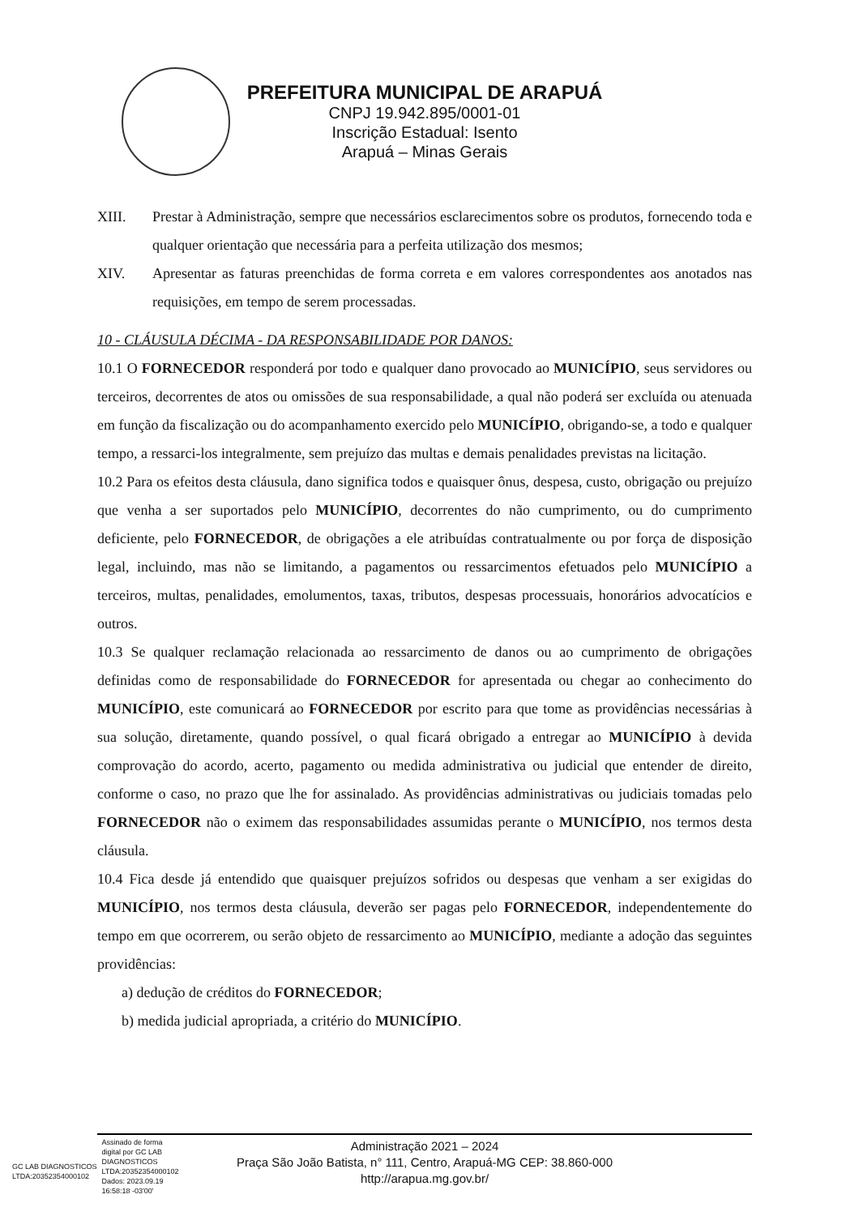PREFEITURA MUNICIPAL DE ARAPUÁ
CNPJ 19.942.895/0001-01
Inscrição Estadual: Isento
Arapuá – Minas Gerais
XIII. Prestar à Administração, sempre que necessários esclarecimentos sobre os produtos, fornecendo toda e qualquer orientação que necessária para a perfeita utilização dos mesmos;
XIV. Apresentar as faturas preenchidas de forma correta e em valores correspondentes aos anotados nas requisições, em tempo de serem processadas.
10 - CLÁUSULA DÉCIMA - DA RESPONSABILIDADE POR DANOS:
10.1 O FORNECEDOR responderá por todo e qualquer dano provocado ao MUNICÍPIO, seus servidores ou terceiros, decorrentes de atos ou omissões de sua responsabilidade, a qual não poderá ser excluída ou atenuada em função da fiscalização ou do acompanhamento exercido pelo MUNICÍPIO, obrigando-se, a todo e qualquer tempo, a ressarci-los integralmente, sem prejuízo das multas e demais penalidades previstas na licitação.
10.2 Para os efeitos desta cláusula, dano significa todos e quaisquer ônus, despesa, custo, obrigação ou prejuízo que venha a ser suportados pelo MUNICÍPIO, decorrentes do não cumprimento, ou do cumprimento deficiente, pelo FORNECEDOR, de obrigações a ele atribuídas contratualmente ou por força de disposição legal, incluindo, mas não se limitando, a pagamentos ou ressarcimentos efetuados pelo MUNICÍPIO a terceiros, multas, penalidades, emolumentos, taxas, tributos, despesas processuais, honorários advocatícios e outros.
10.3 Se qualquer reclamação relacionada ao ressarcimento de danos ou ao cumprimento de obrigações definidas como de responsabilidade do FORNECEDOR for apresentada ou chegar ao conhecimento do MUNICÍPIO, este comunicará ao FORNECEDOR por escrito para que tome as providências necessárias à sua solução, diretamente, quando possível, o qual ficará obrigado a entregar ao MUNICÍPIO à devida comprovação do acordo, acerto, pagamento ou medida administrativa ou judicial que entender de direito, conforme o caso, no prazo que lhe for assinalado. As providências administrativas ou judiciais tomadas pelo FORNECEDOR não o eximem das responsabilidades assumidas perante o MUNICÍPIO, nos termos desta cláusula.
10.4 Fica desde já entendido que quaisquer prejuízos sofridos ou despesas que venham a ser exigidas do MUNICÍPIO, nos termos desta cláusula, deverão ser pagas pelo FORNECEDOR, independentemente do tempo em que ocorrerem, ou serão objeto de ressarcimento ao MUNICÍPIO, mediante a adoção das seguintes providências:
a) dedução de créditos do FORNECEDOR;
b) medida judicial apropriada, a critério do MUNICÍPIO.
GC LAB DIAGNOSTICOS
LTDA:20352354000102
Assinado de forma
digital por GC LAB
DIAGNOSTICOS
LTDA:20352354000102
Dados: 2023.09.19
16:58:18 -03'00'
Administração 2021 – 2024
Praça São João Batista, n° 111, Centro, Arapuá-MG CEP: 38.860-000
http://arapua.mg.gov.br/